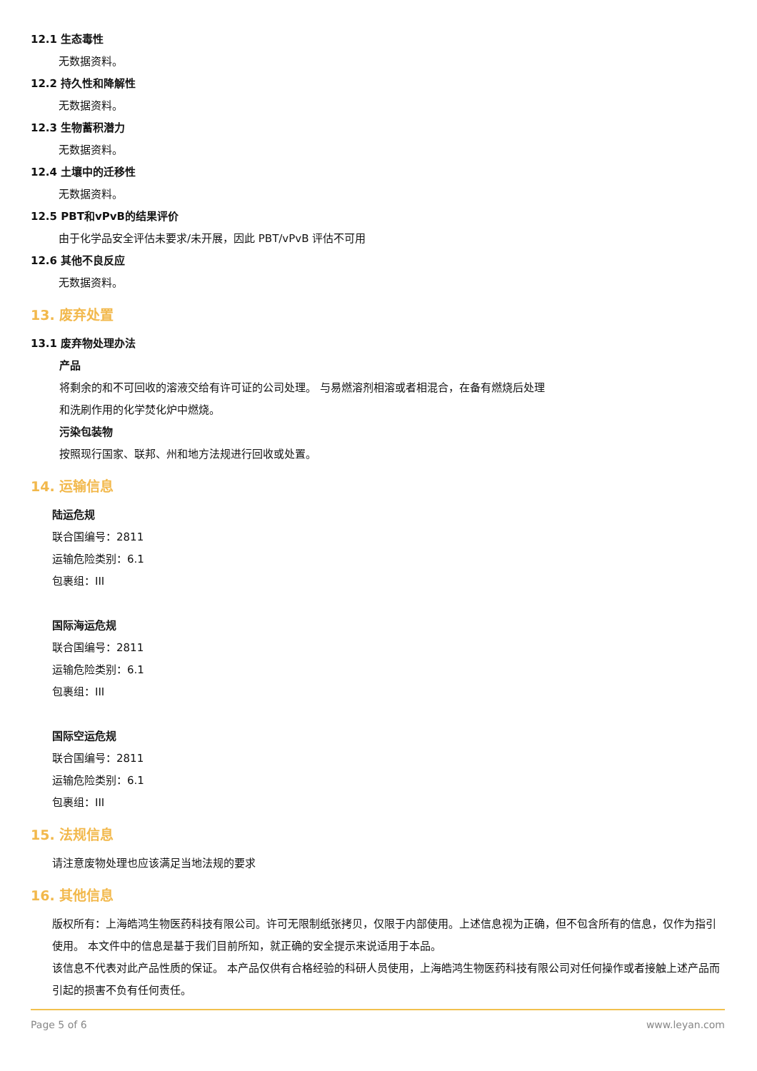12.1 生态毒性
无数据资料。
12.2 持久性和降解性
无数据资料。
12.3 生物蓄积潜力
无数据资料。
12.4 土壤中的迁移性
无数据资料。
12.5 PBT和vPvB的结果评价
由于化学品安全评估未要求/未开展，因此 PBT/vPvB 评估不可用
12.6 其他不良反应
无数据资料。
13. 废弃处置
13.1 废弃物处理办法
产品
将剩余的和不可回收的溶液交给有许可证的公司处理。 与易燃溶剂相溶或者相混合，在备有燃烧后处理
和洗刷作用的化学焚化炉中燃烧。
污染包装物
按照现行国家、联邦、州和地方法规进行回收或处置。
14. 运输信息
陆运危规
联合国编号：2811
运输危险类别：6.1
包裹组：III
国际海运危规
联合国编号：2811
运输危险类别：6.1
包裹组：III
国际空运危规
联合国编号：2811
运输危险类别：6.1
包裹组：III
15. 法规信息
请注意废物处理也应该满足当地法规的要求
16. 其他信息
版权所有：上海皓鸿生物医药科技有限公司。许可无限制纸张拷贝，仅限于内部使用。上述信息视为正确，但不包含所有的信息，仅作为指引使用。 本文件中的信息是基于我们目前所知，就正确的安全提示来说适用于本品。
该信息不代表对此产品性质的保证。 本产品仅供有合格经验的科研人员使用，上海皓鸿生物医药科技有限公司对任何操作或者接触上述产品而引起的损害不负有任何责任。
Page 5 of 6 www.leyan.com